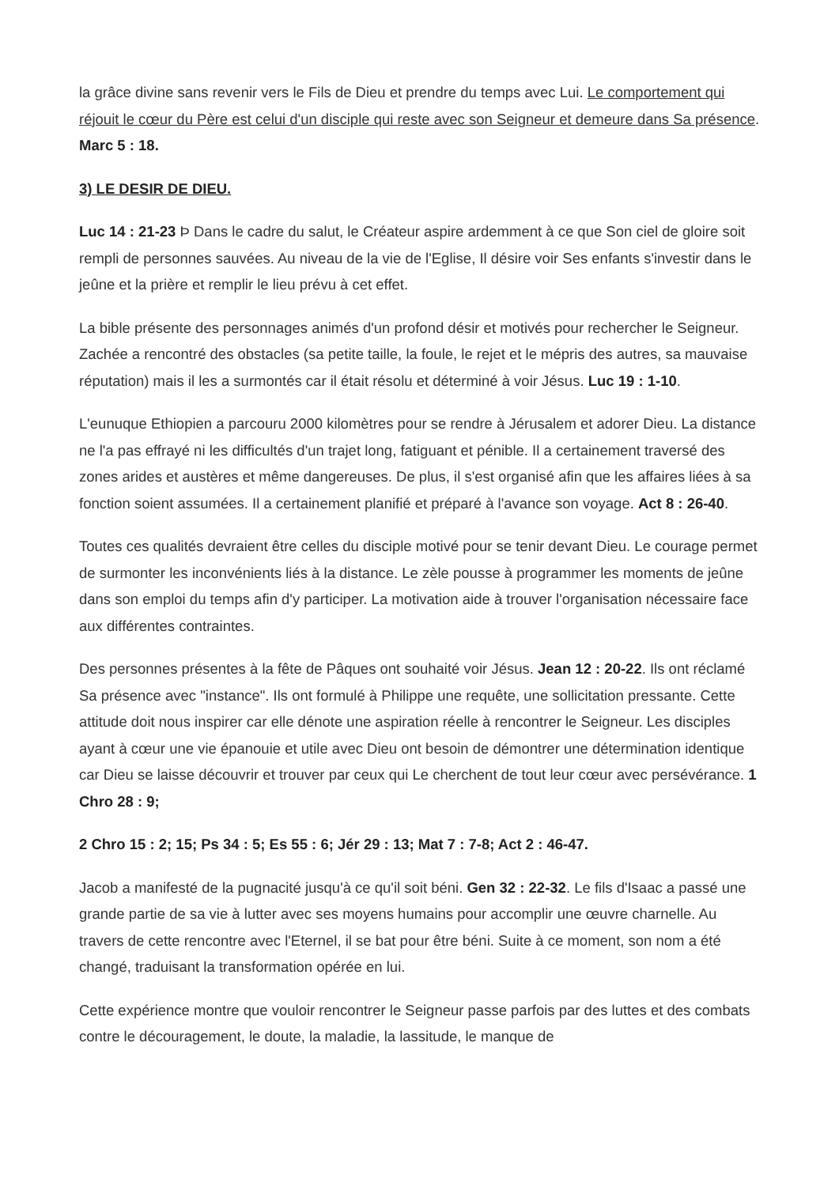la grâce divine sans revenir vers le Fils de Dieu et prendre du temps avec Lui. Le comportement qui réjouit le cœur du Père est celui d'un disciple qui reste avec son Seigneur et demeure dans Sa présence. Marc 5 : 18.
3) LE DESIR DE DIEU.
Luc 14 : 21-23 Þ Dans le cadre du salut, le Créateur aspire ardemment à ce que Son ciel de gloire soit rempli de personnes sauvées. Au niveau de la vie de l'Eglise, Il désire voir Ses enfants s'investir dans le jeûne et la prière et remplir le lieu prévu à cet effet.
La bible présente des personnages animés d'un profond désir et motivés pour rechercher le Seigneur. Zachée a rencontré des obstacles (sa petite taille, la foule, le rejet et le mépris des autres, sa mauvaise réputation) mais il les a surmontés car il était résolu et déterminé à voir Jésus. Luc 19 : 1-10.
L'eunuque Ethiopien a parcouru 2000 kilomètres pour se rendre à Jérusalem et adorer Dieu. La distance ne l'a pas effrayé ni les difficultés d'un trajet long, fatiguant et pénible. Il a certainement traversé des zones arides et austères et même dangereuses. De plus, il s'est organisé afin que les affaires liées à sa fonction soient assumées. Il a certainement planifié et préparé à l'avance son voyage. Act 8 : 26-40.
Toutes ces qualités devraient être celles du disciple motivé pour se tenir devant Dieu. Le courage permet de surmonter les inconvénients liés à la distance. Le zèle pousse à programmer les moments de jeûne dans son emploi du temps afin d'y participer. La motivation aide à trouver l'organisation nécessaire face aux différentes contraintes.
Des personnes présentes à la fête de Pâques ont souhaité voir Jésus. Jean 12 : 20-22. Ils ont réclamé Sa présence avec "instance". Ils ont formulé à Philippe une requête, une sollicitation pressante. Cette attitude doit nous inspirer car elle dénote une aspiration réelle à rencontrer le Seigneur. Les disciples ayant à cœur une vie épanouie et utile avec Dieu ont besoin de démontrer une détermination identique car Dieu se laisse découvrir et trouver par ceux qui Le cherchent de tout leur cœur avec persévérance. 1 Chro 28 : 9;
2 Chro 15 : 2; 15; Ps 34 : 5; Es 55 : 6; Jér 29 : 13; Mat 7 : 7-8; Act 2 : 46-47.
Jacob a manifesté de la pugnacité jusqu'à ce qu'il soit béni. Gen 32 : 22-32. Le fils d'Isaac a passé une grande partie de sa vie à lutter avec ses moyens humains pour accomplir une œuvre charnelle. Au travers de cette rencontre avec l'Eternel, il se bat pour être béni. Suite à ce moment, son nom a été changé, traduisant la transformation opérée en lui.
Cette expérience montre que vouloir rencontrer le Seigneur passe parfois par des luttes et des combats contre le découragement, le doute, la maladie, la lassitude, le manque de